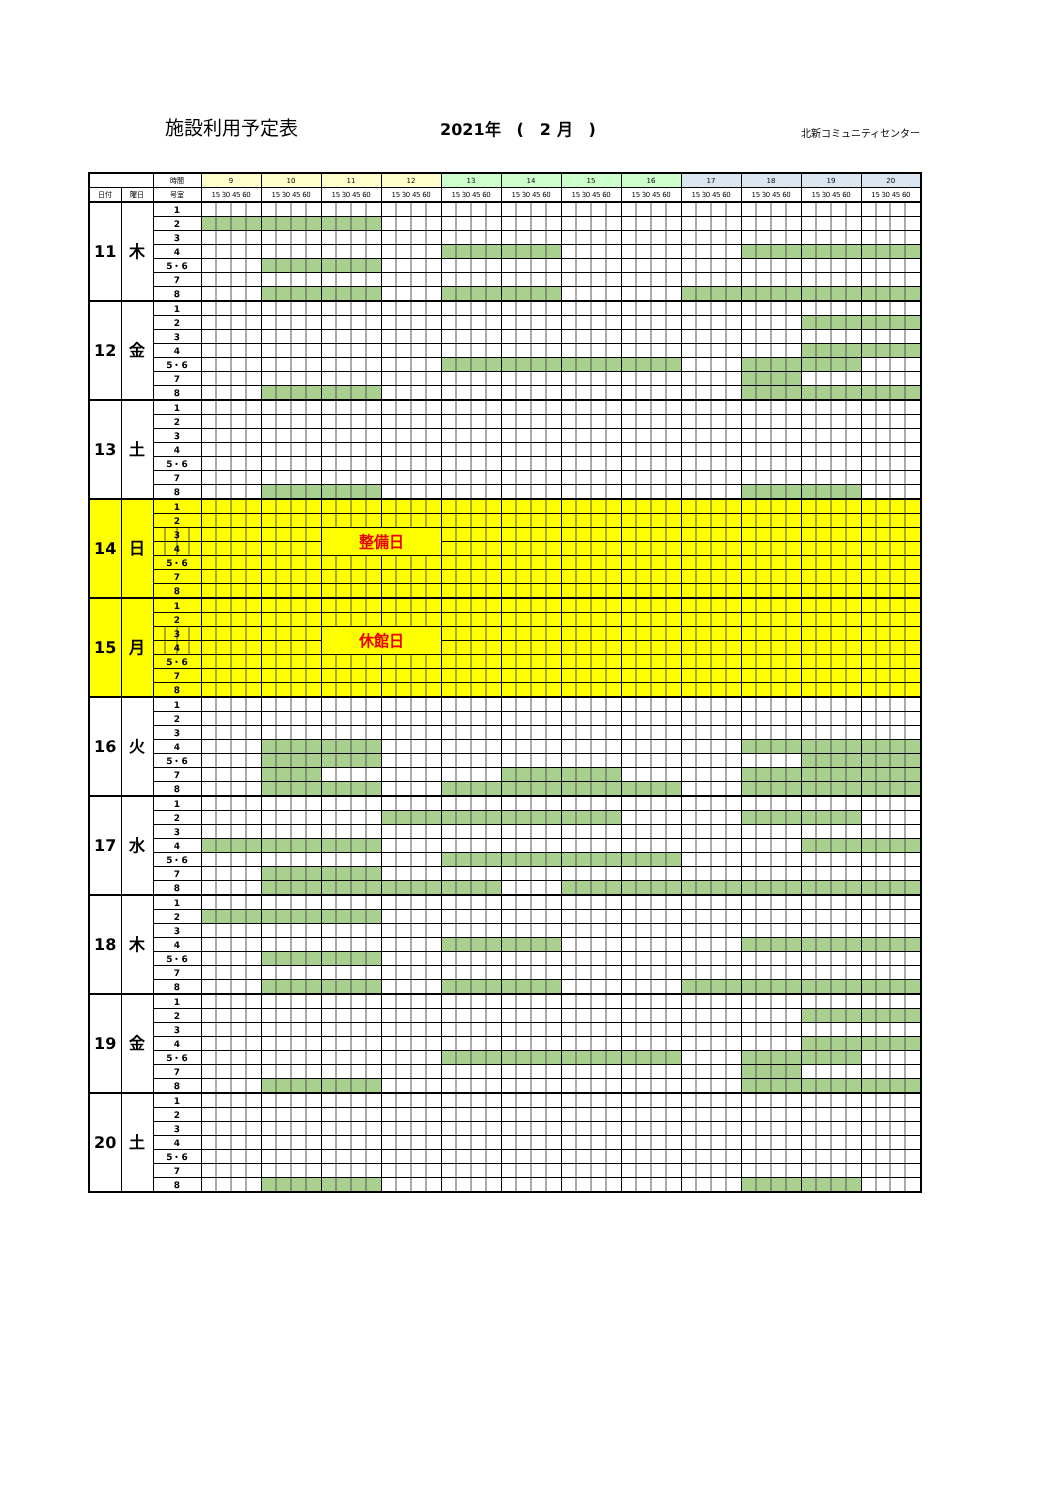施設利用予定表
2021年　(　2 月　)
北新コミュニティセンター
| | | 時間 | 9 | 10 | 11 | 12 | 13 | 14 | 15 | 16 | 17 | 18 | 19 | 20 |
| --- | --- | --- | --- | --- | --- | --- | --- | --- | --- | --- | --- | --- | --- | --- |
| 日付 | 曜日 | 号室 | 15 30 45 60 | 15 30 45 60 | 15 30 45 60 | 15 30 45 60 | 15 30 45 60 | 15 30 45 60 | 15 30 45 60 | 15 30 45 60 | 15 30 45 60 | 15 30 45 60 | 15 30 45 60 | 15 30 45 60 |
| 11 | 木 | 1 | | | | | | | | | | | | |
| | | 2 | | | | | | | | | | | | |
| | | 3 | | | | | | | | | | | | |
| | | 4 | | | | | | | | | | | | |
| | | 5・6 | | | | | | | | | | | | |
| | | 7 | | | | | | | | | | | | |
| | | 8 | | | | | | | | | | | | |
| 12 | 金 | 1 | | | | | | | | | | | | |
| | | 2 | | | | | | | | | | | | |
| | | 3 | | | | | | | | | | | | |
| | | 4 | | | | | | | | | | | | |
| | | 5・6 | | | | | | | | | | | | |
| | | 7 | | | | | | | | | | | | |
| | | 8 | | | | | | | | | | | | |
| 13 | 土 | 1 | | | | | | | | | | | | |
| | | 2 | | | | | | | | | | | | |
| | | 3 | | | | | | | | | | | | |
| | | 4 | | | | | | | | | | | | |
| | | 5・6 | | | | | | | | | | | | |
| | | 7 | | | | | | | | | | | | |
| | | 8 | | | | | | | | | | | | |
| 14 | 日 | 1 | | | | | | | | | | | | |
| | | 2 | | | | | | | | | | | | |
| | | 3 | | | 整備日 | | | | | | | | | |
| | | 4 | | | | | | | | | | | | |
| | | 5・6 | | | | | | | | | | | | |
| | | 7 | | | | | | | | | | | | |
| | | 8 | | | | | | | | | | | | |
| 15 | 月 | 1 | | | | | | | | | | | | |
| | | 2 | | | | | | | | | | | | |
| | | 3 | | | 休館日 | | | | | | | | | |
| | | 4 | | | | | | | | | | | | |
| | | 5・6 | | | | | | | | | | | | |
| | | 7 | | | | | | | | | | | | |
| | | 8 | | | | | | | | | | | | |
| 16 | 火 | 1 | | | | | | | | | | | | |
| | | 2 | | | | | | | | | | | | |
| | | 3 | | | | | | | | | | | | |
| | | 4 | | | | | | | | | | | | |
| | | 5・6 | | | | | | | | | | | | |
| | | 7 | | | | | | | | | | | | |
| | | 8 | | | | | | | | | | | | |
| 17 | 水 | 1 | | | | | | | | | | | | |
| | | 2 | | | | | | | | | | | | |
| | | 3 | | | | | | | | | | | | |
| | | 4 | | | | | | | | | | | | |
| | | 5・6 | | | | | | | | | | | | |
| | | 7 | | | | | | | | | | | | |
| | | 8 | | | | | | | | | | | | |
| 18 | 木 | 1 | | | | | | | | | | | | |
| | | 2 | | | | | | | | | | | | |
| | | 3 | | | | | | | | | | | | |
| | | 4 | | | | | | | | | | | | |
| | | 5・6 | | | | | | | | | | | | |
| | | 7 | | | | | | | | | | | | |
| | | 8 | | | | | | | | | | | | |
| 19 | 金 | 1 | | | | | | | | | | | | |
| | | 2 | | | | | | | | | | | | |
| | | 3 | | | | | | | | | | | | |
| | | 4 | | | | | | | | | | | | |
| | | 5・6 | | | | | | | | | | | | |
| | | 7 | | | | | | | | | | | | |
| | | 8 | | | | | | | | | | | | |
| 20 | 土 | 1 | | | | | | | | | | | | |
| | | 2 | | | | | | | | | | | | |
| | | 3 | | | | | | | | | | | | |
| | | 4 | | | | | | | | | | | | |
| | | 5・6 | | | | | | | | | | | | |
| | | 7 | | | | | | | | | | | | |
| | | 8 | | | | | | | | | | | | |